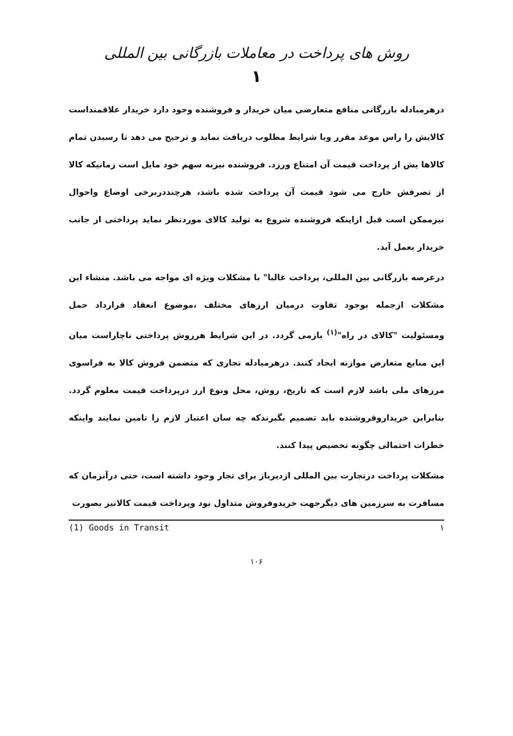روش های پرداخت در معاملات بازرگانی بین المللی
۱
درهرمبادله بازرگانی منافع متعارضی میان خریدار و فروشنده وجود دارد خریدار علاقمنداست کالایش را راس موعد مقرر وبا شرایط مطلوب دریافت نماید و ترجیح می دهد تا رسیدن تمام کالاها یش از پرداخت قیمت آن امتناع ورزد. فروشنده نیزبه سهم خود مایل است زمانیکه کالا از تصرفش خارج می شود قیمت آن پرداخت شده باشد، هرچنددربرخی اوضاع واحوال نیزممکن است قبل ازاینکه فروشنده شروع به تولید کالای موردنظر نماید پرداختی از جانب خریدار بعمل آید.
درعرصه بازرگانی بین المللی، پرداخت غالبا" با مشکلات ویژه ای مواجه می باشد. منشاء این مشکلات ازجمله بوجود تفاوت درمیان ارزهای مختلف ،موضوع انعقاد قرارداد حمل ومسئولیت "کالای در راه"<sup>(۱)</sup> بازمی گردد. در این شرایط هرروش پرداختی ناچاراست میان این منابع متعارض موازنه ایجاد کنند. درهرمبادله تجاری که متضمن فروش کالا به فراسوی مرزهای ملی باشد لازم است که تاریخ، روش، محل ونوع ارز درپرداخت قیمت معلوم گردد. بنابراین خریداروفروشنده باید تصمیم بگیرندکه چه سان اعتبار لازم را تامین نمایند واینکه خطرات احتمالی چگونه تخصیص پیدا کنند.
مشکلات پرداخت درتجارت بین المللی ازدیرباز برای تجار وجود داشته است، حتی درآنزمان که مسافرت به سرزمین های دیگرجهت خریدوفروش متداول بود وپرداخت قیمت کالانیز بصورت
(1) Goods in Transit ۱
۱۰۶